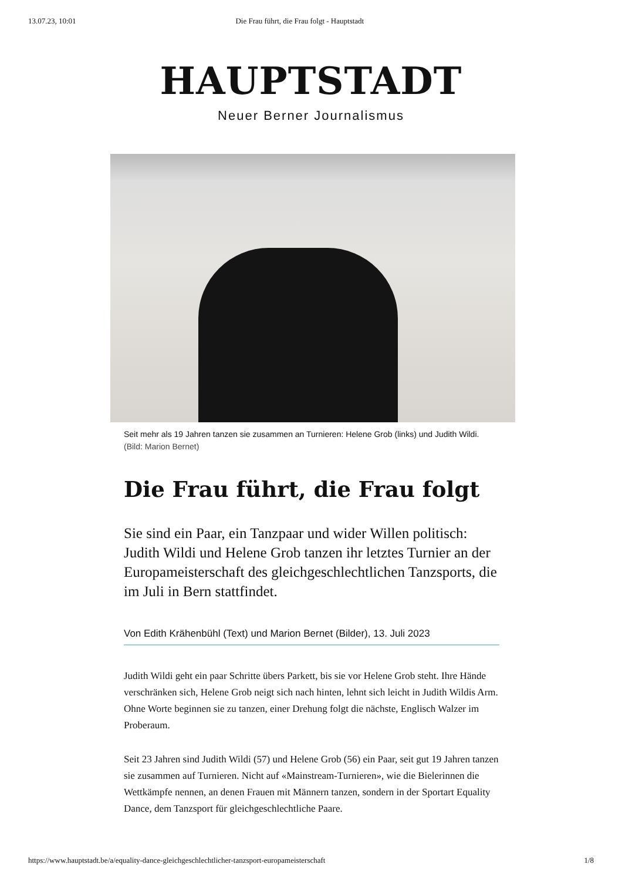13.07.23, 10:01 Die Frau führt, die Frau folgt - Hauptstadt
HAUPTSTADT
Neuer Berner Journalismus
Seit mehr als 19 Jahren tanzen sie zusammen an Turnieren: Helene Grob (links) und Judith Wildi. (Bild: Marion Bernet)
Die Frau führt, die Frau folgt
Sie sind ein Paar, ein Tanzpaar und wider Willen politisch: Judith Wildi und Helene Grob tanzen ihr letztes Turnier an der Europameisterschaft des gleichgeschlechtlichen Tanzsports, die im Juli in Bern stattfindet.
Von Edith Krähenbühl (Text) und Marion Bernet (Bilder), 13. Juli 2023
Judith Wildi geht ein paar Schritte übers Parkett, bis sie vor Helene Grob steht. Ihre Hände verschränken sich, Helene Grob neigt sich nach hinten, lehnt sich leicht in Judith Wildis Arm. Ohne Worte beginnen sie zu tanzen, einer Drehung folgt die nächste, Englisch Walzer im Proberaum.
Seit 23 Jahren sind Judith Wildi (57) und Helene Grob (56) ein Paar, seit gut 19 Jahren tanzen sie zusammen auf Turnieren. Nicht auf «Mainstream-Turnieren», wie die Bielerinnen die Wettkämpfe nennen, an denen Frauen mit Männern tanzen, sondern in der Sportart Equality Dance, dem Tanzsport für gleichgeschlechtliche Paare.
https://www.hauptstadt.be/a/equality-dance-gleichgeschlechtlicher-tanzsport-europameisterschaft 1/8